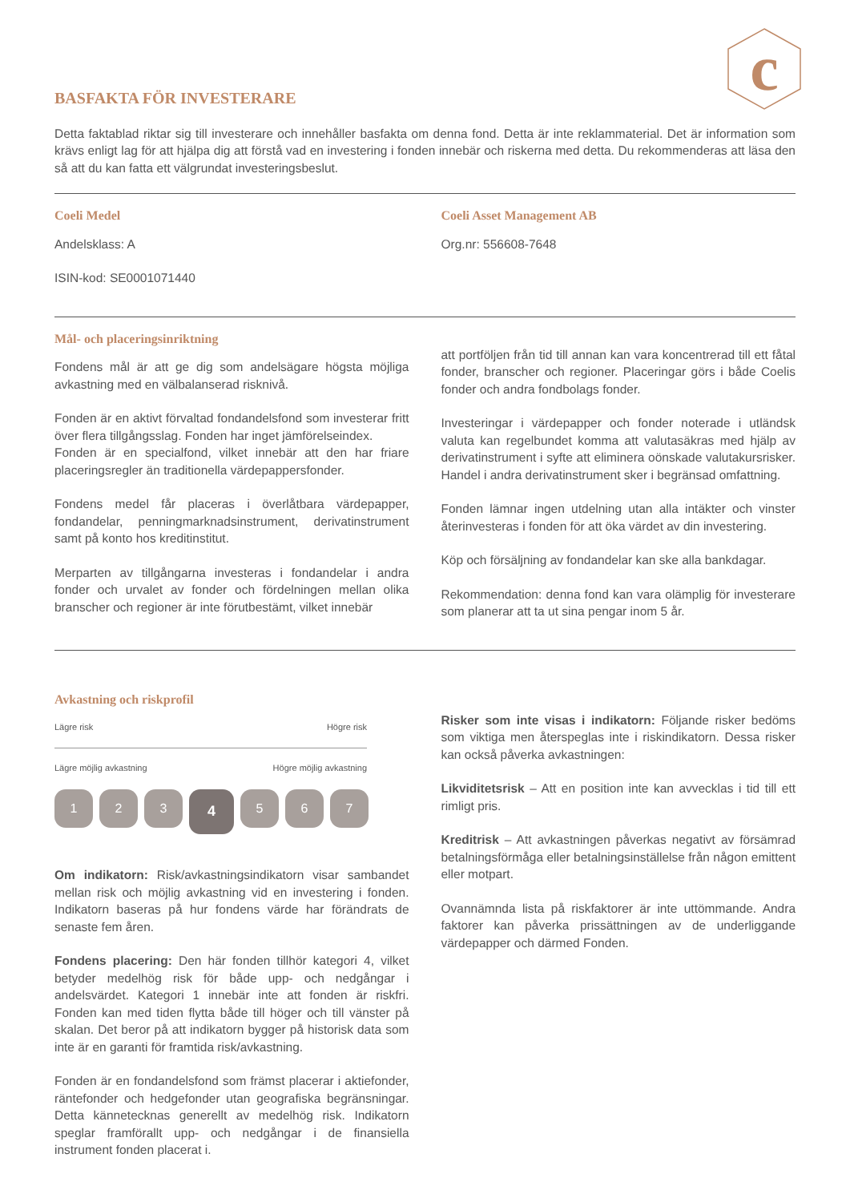c
BASFAKTA FÖR INVESTERARE
Detta faktablad riktar sig till investerare och innehåller basfakta om denna fond. Detta är inte reklammaterial. Det är information som krävs enligt lag för att hjälpa dig att förstå vad en investering i fonden innebär och riskerna med detta. Du rekommenderas att läsa den så att du kan fatta ett välgrundat investeringsbeslut.
Coeli Medel
Andelsklass: A
ISIN-kod: SE0001071440
Coeli Asset Management AB
Org.nr: 556608-7648
Mål- och placeringsinriktning
Fondens mål är att ge dig som andelsägare högsta möjliga avkastning med en välbalanserad risknivå.
Fonden är en aktivt förvaltad fondandelsfond som investerar fritt över flera tillgångsslag. Fonden har inget jämförelseindex.
Fonden är en specialfond, vilket innebär att den har friare placeringsregler än traditionella värdepappersfonder.
Fondens medel får placeras i överlåtbara värdepapper, fondandelar, penningmarknadsinstrument, derivatinstrument samt på konto hos kreditinstitut.
Merparten av tillgångarna investeras i fondandelar i andra fonder och urvalet av fonder och fördelningen mellan olika branscher och regioner är inte förutbestämt, vilket innebär
att portföljen från tid till annan kan vara koncentrerad till ett fåtal fonder, branscher och regioner. Placeringar görs i både Coelis fonder och andra fondbolags fonder.
Investeringar i värdepapper och fonder noterade i utländsk valuta kan regelbundet komma att valutasäkras med hjälp av derivatinstrument i syfte att eliminera oönskade valutakursrisker. Handel i andra derivatinstrument sker i begränsad omfattning.
Fonden lämnar ingen utdelning utan alla intäkter och vinster återinvesteras i fonden för att öka värdet av din investering.
Köp och försäljning av fondandelar kan ske alla bankdagar.
Rekommendation: denna fond kan vara olämplig för investerare som planerar att ta ut sina pengar inom 5 år.
Avkastning och riskprofil
Lägre risk Högre risk
Lägre möjlig avkastning Högre möjlig avkastning
1 2 3 4 5 6 7
Om indikatorn: Risk/avkastningsindikatorn visar sambandet mellan risk och möjlig avkastning vid en investering i fonden. Indikatorn baseras på hur fondens värde har förändrats de senaste fem åren.
Fondens placering: Den här fonden tillhör kategori 4, vilket betyder medelhög risk för både upp- och nedgångar i andelsvärdet. Kategori 1 innebär inte att fonden är riskfri. Fonden kan med tiden flytta både till höger och till vänster på skalan. Det beror på att indikatorn bygger på historisk data som inte är en garanti för framtida risk/avkastning.
Fonden är en fondandelsfond som främst placerar i aktiefonder, räntefonder och hedgefonder utan geografiska begränsningar. Detta kännetecknas generellt av medelhög risk. Indikatorn speglar framförallt upp- och nedgångar i de finansiella instrument fonden placerat i.
Risker som inte visas i indikatorn: Följande risker bedöms som viktiga men återspeglas inte i riskindikatorn. Dessa risker kan också påverka avkastningen:
Likviditetsrisk – Att en position inte kan avvecklas i tid till ett rimligt pris.
Kreditrisk – Att avkastningen påverkas negativt av försämrad betalningsförmåga eller betalningsinställelse från någon emittent eller motpart.
Ovannämnda lista på riskfaktorer är inte uttömmande. Andra faktorer kan påverka prissättningen av de underliggande värdepapper och därmed Fonden.